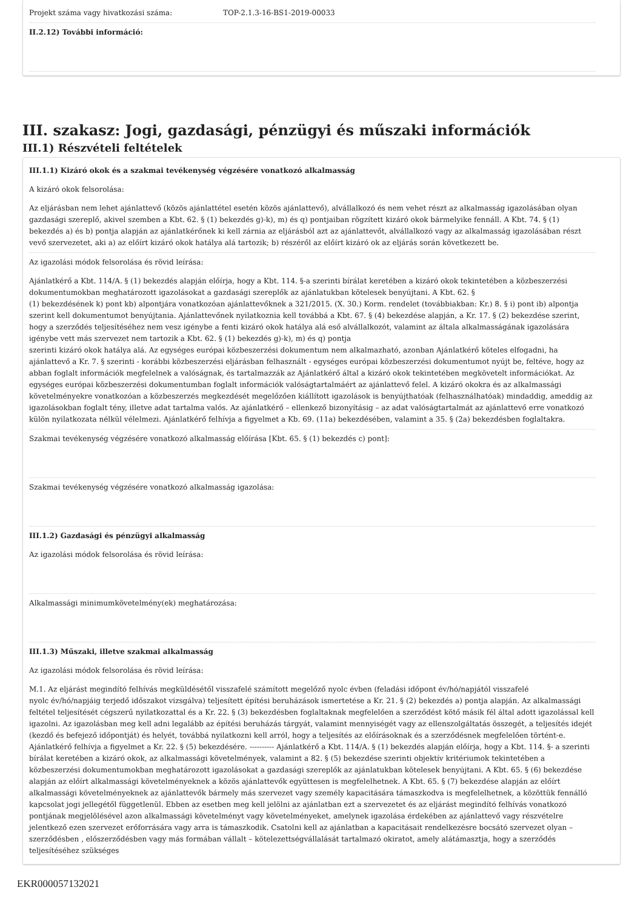Projekt száma vagy hivatkozási száma: TOP-2.1.3-16-BS1-2019-00033
II.2.12) További információ:
III. szakasz: Jogi, gazdasági, pénzügyi és műszaki információk
III.1) Részvételi feltételek
III.1.1) Kizáró okok és a szakmai tevékenység végzésére vonatkozó alkalmasság
A kizáró okok felsorolása:
Az eljárásban nem lehet ajánlattevő (közös ajánlattétel esetén közös ajánlattevő), alvállalkozó és nem vehet részt az alkalmasság igazolásában olyan gazdasági szereplő, akivel szemben a Kbt. 62. § (1) bekezdés g)-k), m) és q) pontjaiban rögzített kizáró okok bármelyike fennáll. A Kbt. 74. § (1) bekezdés a) és b) pontja alapján az ajánlatkérőnek ki kell zárnia az eljárásból azt az ajánlattevőt, alvállalkozó vagy az alkalmasság igazolásában részt vevő szervezetet, aki a) az előírt kizáró okok hatálya alá tartozik; b) részéről az előírt kizáró ok az eljárás során következett be.
Az igazolási módok felsorolása és rövid leírása:
Ajánlatkérő a Kbt. 114/A. § (1) bekezdés alapján előírja, hogy a Kbt. 114. §-a szerinti bírálat keretében a kizáró okok tekintetében a közbeszerzési dokumentumokban meghatározott igazolásokat a gazdasági szereplők az ajánlatukban kötelesek benyújtani. A Kbt. 62. §
(1) bekezdésének k) pont kb) alpontjára vonatkozóan ajánlattevőknek a 321/2015. (X. 30.) Korm. rendelet (továbbiakban: Kr.) 8. § i) pont ib) alpontja szerint kell dokumentumot benyújtania. Ajánlattevőnek nyilatkoznia kell továbbá a Kbt. 67. § (4) bekezdése alapján, a Kr. 17. § (2) bekezdése szerint, hogy a szerződés teljesítéséhez nem vesz igénybe a fenti kizáró okok hatálya alá eső alvállalkozót, valamint az általa alkalmasságának igazolására igénybe vett más szervezet nem tartozik a Kbt. 62. § (1) bekezdés g)-k), m) és q) pontja
szerinti kizáró okok hatálya alá. Az egységes európai közbeszerzési dokumentum nem alkalmazható, azonban Ajánlatkérő köteles elfogadni, ha ajánlattevő a Kr. 7. § szerinti - korábbi közbeszerzési eljárásban felhasznált - egységes európai közbeszerzési dokumentumot nyújt be, feltéve, hogy az abban foglalt információk megfelelnek a valóságnak, és tartalmazzák az Ajánlatkérő által a kizáró okok tekintetében megkövetelt információkat. Az egységes európai közbeszerzési dokumentumban foglalt információk valóságtartalmáért az ajánlattevő felel. A kizáró okokra és az alkalmassági követelményekre vonatkozóan a közbeszerzés megkezdését megelőzően kiállított igazolások is benyújthatóak (felhasználhatóak) mindaddig, ameddig az igazolásokban foglalt tény, illetve adat tartalma valós. Az ajánlatkérő – ellenkező bizonyításig – az adat valóságtartalmát az ajánlattevő erre vonatkozó külön nyilatkozata nélkül vélelmezi. Ajánlatkérő felhívja a figyelmet a Kb. 69. (11a) bekezdésében, valamint a 35. § (2a) bekezdésben foglaltakra.
Szakmai tevékenység végzésére vonatkozó alkalmasság előírása [Kbt. 65. § (1) bekezdés c) pont]:
Szakmai tevékenység végzésére vonatkozó alkalmasság igazolása:
III.1.2) Gazdasági és pénzügyi alkalmasság
Az igazolási módok felsorolása és rövid leírása:
Alkalmassági minimumkövetelmény(ek) meghatározása:
III.1.3) Műszaki, illetve szakmai alkalmasság
Az igazolási módok felsorolása és rövid leírása:
M.1. Az eljárást megindító felhívás megküldésétől visszafelé számított megelőző nyolc évben (feladási időpont év/hó/napjától visszafelé
nyolc év/hó/napjáig terjedő időszakot vizsgálva) teljesített építési beruházások ismertetése a Kr. 21. § (2) bekezdés a) pontja alapján. Az alkalmassági feltétel teljesítését cégszerű nyilatkozattal és a Kr. 22. § (3) bekezdésben foglaltaknak megfelelően a szerződést kötő másik fél által adott igazolással kell igazolni. Az igazolásban meg kell adni legalább az építési beruházás tárgyát, valamint mennyiségét vagy az ellenszolgáltatás összegét, a teljesítés idejét (kezdő és befejező időpontját) és helyét, továbbá nyilatkozni kell arról, hogy a teljesítés az előírásoknak és a szerződésnek megfelelően történt-e. Ajánlatkérő felhívja a figyelmet a Kr. 22. § (5) bekezdésére. ---------- Ajánlatkérő a Kbt. 114/A. § (1) bekezdés alapján előírja, hogy a Kbt. 114. §- a szerinti bírálat keretében a kizáró okok, az alkalmassági követelmények, valamint a 82. § (5) bekezdése szerinti objektív kritériumok tekintetében a közbeszerzési dokumentumokban meghatározott igazolásokat a gazdasági szereplők az ajánlatukban kötelesek benyújtani. A Kbt. 65. § (6) bekezdése
alapján az előírt alkalmassági követelményeknek a közös ajánlattevők együttesen is megfelelhetnek. A Kbt. 65. § (7) bekezdése alapján az előírt alkalmassági követelményeknek az ajánlattevők bármely más szervezet vagy személy kapacitására támaszkodva is megfelelhetnek, a közöttük fennálló kapcsolat jogi jellegétől függetlenül. Ebben az esetben meg kell jelölni az ajánlatban ezt a szervezetet és az eljárást megindító felhívás vonatkozó pontjának megjelölésével azon alkalmassági követelményt vagy követelményeket, amelynek igazolása érdekében az ajánlattevő vagy részvételre jelentkező ezen szervezet erőforrására vagy arra is támaszkodik. Csatolni kell az ajánlatban a kapacitásait rendelkezésre bocsátó szervezet olyan – szerződésben , előszerződésben vagy más formában vállalt – kötelezettségvállalását tartalmazó okiratot, amely alátámasztja, hogy a szerződés teljesítéséhez szükséges
EKR000057132021